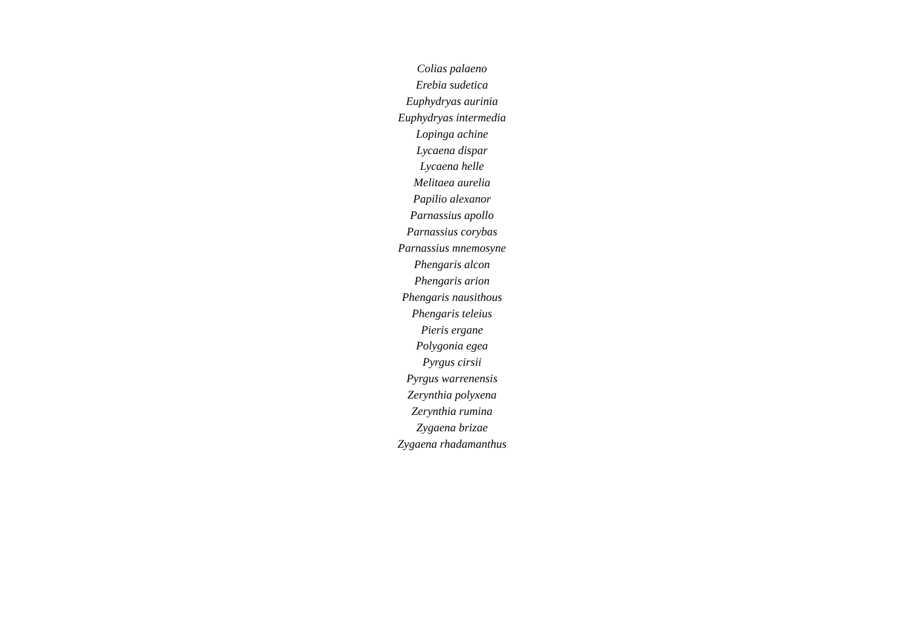Colias palaeno
Erebia sudetica
Euphydryas aurinia
Euphydryas intermedia
Lopinga achine
Lycaena dispar
Lycaena helle
Melitaea aurelia
Papilio alexanor
Parnassius apollo
Parnassius corybas
Parnassius mnemosyne
Phengaris alcon
Phengaris arion
Phengaris nausithous
Phengaris teleius
Pieris ergane
Polygonia egea
Pyrgus cirsii
Pyrgus warrenensis
Zerynthia polyxena
Zerynthia rumina
Zygaena brizae
Zygaena rhadamanthus